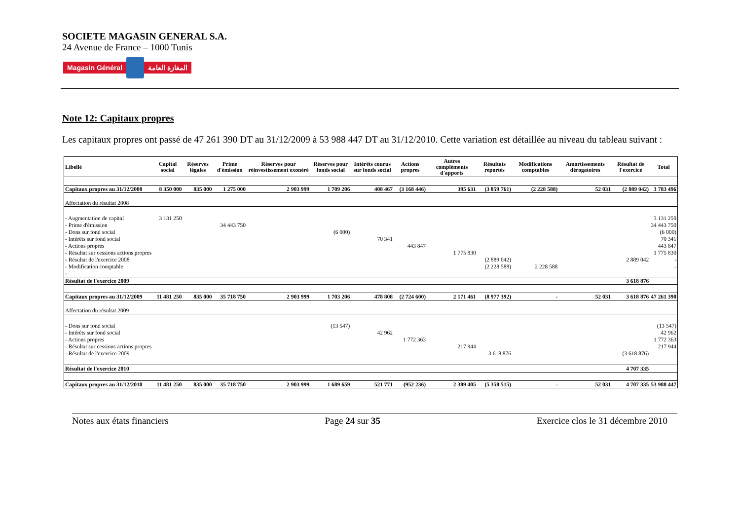SOCIETE MAGASIN GENERAL S.A.
24 Avenue de France – 1000 Tunis
Magasin Général المغازة العامة
Note 12: Capitaux propres
Les capitaux propres ont passé de 47 261 390 DT au 31/12/2009 à 53 988 447 DT au 31/12/2010. Cette variation est détaillée au niveau du tableau suivant :
| Libellé | Capital social | Réserves légales | Prime d'émission | Réserves pour réinvestissement exonéré | Réserves pour fonds social | Intérêts courus sur fonds social | Actions propres | Autres compléments d'apports | Résultats reportés | Modifications comptables | Amortissements dérogatoires | Résultat de l'exercice | Total |
| --- | --- | --- | --- | --- | --- | --- | --- | --- | --- | --- | --- | --- | --- |
| Capitaux propres au 31/12/2008 | 8 350 000 | 835 000 | 1 275 000 | 2 903 999 | 1 709 206 | 408 467 | (3 168 446) | 395 631 | (3 859 761) | (2 228 588) | 52 031 | (2 889 042) | 3 783 496 |
| Affectation du résultat 2008 | | | | | | | | | | | | | |
| - Augmentation de capital | 3 131 250 | | | | | | | | | | | | 3 131 250 |
| - Prime d'émission | | | 34 443 750 | | | | | | | | | | 34 443 750 |
| - Dons sur fond social | | | | | (6 000) | | | | | | | | (6 000) |
| - Intérêts sur fond social | | | | | | 70 341 | | | | | | | 70 341 |
| - Actions propres | | | | | | | 443 847 | | | | | | 443 847 |
| - Résultat sur cessions actions propres | | | | | | | | 1 775 830 | | | | | 1 775 830 |
| - Résultat de l'exercice 2008 | | | | | | | | | (2 889 042) | | | 2 889 042 | - |
| - Modification comptable | | | | | | | | | (2 228 588) | 2 228 588 | | | - |
| - | | | | | | | | | | | | | |
| Résultat de l'exercice 2009 | | | | | | | | | | | | 3 618 876 | |
| Capitaux propres au 31/12/2009 | 11 481 250 | 835 000 | 35 718 750 | 2 903 999 | 1 703 206 | 478 808 | (2 724 600) | 2 171 461 | (8 977 392) | - | 52 031 | 3 618 876 | 47 261 390 |
| Affectation du résultat 2009 | | | | | | | | | | | | | |
| - Dons sur fond social | | | | | (13 547) | | | | | | | | (13 547) |
| - Intérêts sur fond social | | | | | | 42 962 | | | | | | | 42 962 |
| - Actions propres | | | | | | | 1 772 363 | | | | | | 1 772 363 |
| - Résultat sur cessions actions propres | | | | | | | | 217 944 | | | | | 217 944 |
| - Résultat de l'exercice 2009 | | | | | | | | | 3 618 876 | | | (3 618 876) | - |
| Résultat de l'exercice 2010 | | | | | | | | | | | | 4 707 335 | |
| Capitaux propres au 31/12/2010 | 11 481 250 | 835 000 | 35 718 750 | 2 903 999 | 1 689 659 | 521 771 | (952 236) | 2 389 405 | (5 358 515) | - | 52 031 | 4 707 335 | 53 988 447 |
Notes aux états financiers Page 24 sur 35 Exercice clos le 31 décembre 2010